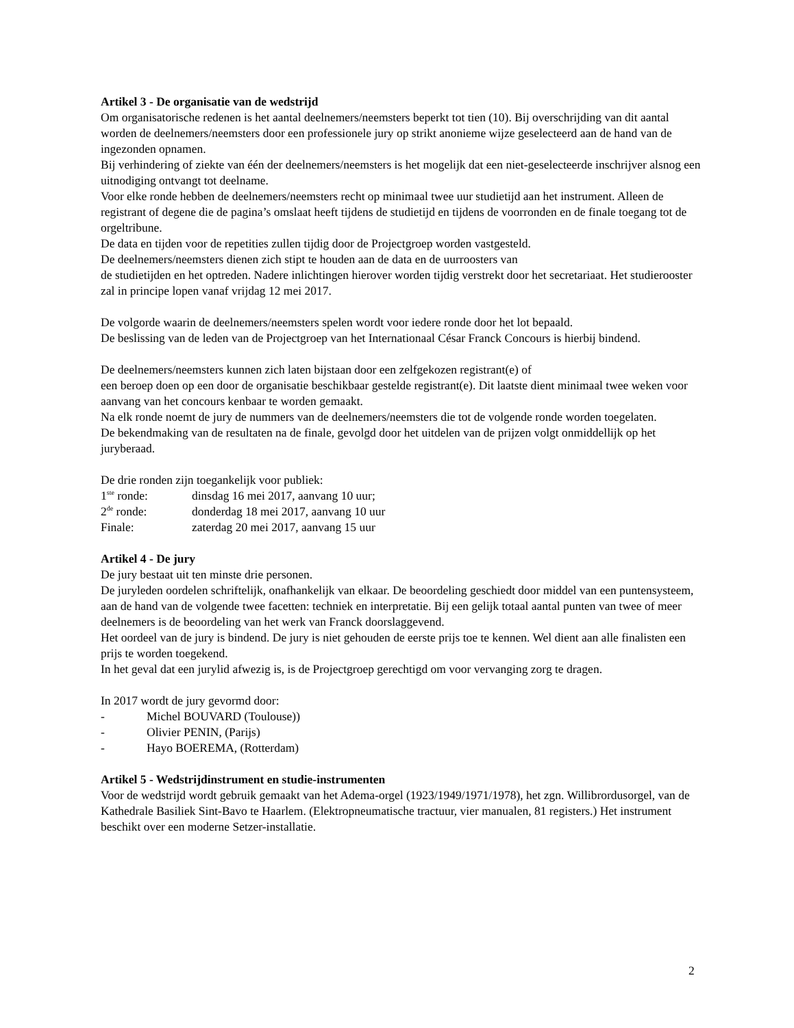Artikel 3 - De organisatie van de wedstrijd
Om organisatorische redenen is het aantal deelnemers/neemsters beperkt tot tien (10). Bij overschrijding van dit aantal worden de deelnemers/neemsters door een professionele jury op strikt anonieme wijze geselecteerd aan de hand van de ingezonden opnamen.
Bij verhindering of ziekte van één der deelnemers/neemsters is het mogelijk dat een niet-geselecteerde inschrijver alsnog een uitnodiging ontvangt tot deelname.
Voor elke ronde hebben de deelnemers/neemsters recht op minimaal twee uur studietijd aan het instrument. Alleen de registrant of degene die de pagina’s omslaat heeft tijdens de studietijd en tijdens de voorronden en de finale toegang tot de orgeltribune.
De data en tijden voor de repetities zullen tijdig door de Projectgroep worden vastgesteld.
De deelnemers/neemsters dienen zich stipt te houden aan de data en de uurroosters van
de studietijden en het optreden. Nadere inlichtingen hierover worden tijdig verstrekt door het secretariaat. Het studierooster zal in principe lopen vanaf vrijdag 12 mei 2017.
De volgorde waarin de deelnemers/neemsters spelen wordt voor iedere ronde door het lot bepaald.
De beslissing van de leden van de Projectgroep van het Internationaal César Franck Concours is hierbij bindend.
De deelnemers/neemsters kunnen zich laten bijstaan door een zelfgekozen registrant(e) of
een beroep doen op een door de organisatie beschikbaar gestelde registrant(e). Dit laatste dient minimaal twee weken voor aanvang van het concours kenbaar te worden gemaakt.
Na elk ronde noemt de jury de nummers van de deelnemers/neemsters die tot de volgende ronde worden toegelaten.
De bekendmaking van de resultaten na de finale, gevolgd door het uitdelen van de prijzen volgt onmiddellijk op het juryberaad.
De drie ronden zijn toegankelijk voor publiek:
1<sup>ste</sup> ronde: dinsdag 16 mei 2017, aanvang 10 uur;
2<sup>de</sup> ronde: donderdag 18 mei 2017, aanvang 10 uur
Finale: zaterdag 20 mei 2017, aanvang 15 uur
Artikel 4 - De jury
De jury bestaat uit ten minste drie personen.
De juryleden oordelen schriftelijk, onafhankelijk van elkaar. De beoordeling geschiedt door middel van een puntensysteem, aan de hand van de volgende twee facetten: techniek en interpretatie. Bij een gelijk totaal aantal punten van twee of meer deelnemers is de beoordeling van het werk van Franck doorslaggevend.
Het oordeel van de jury is bindend. De jury is niet gehouden de eerste prijs toe te kennen. Wel dient aan alle finalisten een prijs te worden toegekend.
In het geval dat een jurylid afwezig is, is de Projectgroep gerechtigd om voor vervanging zorg te dragen.
In 2017 wordt de jury gevormd door:
- Michel BOUVARD (Toulouse))
- Olivier PENIN, (Parijs)
- Hayo BOEREMA, (Rotterdam)
Artikel 5 - Wedstrijdinstrument en studie-instrumenten
Voor de wedstrijd wordt gebruik gemaakt van het Adema-orgel (1923/1949/1971/1978), het zgn. Willibrordusorgel, van de Kathedrale Basiliek Sint-Bavo te Haarlem. (Elektropneumatische tractuur, vier manualen, 81 registers.) Het instrument beschikt over een moderne Setzer-installatie.
2